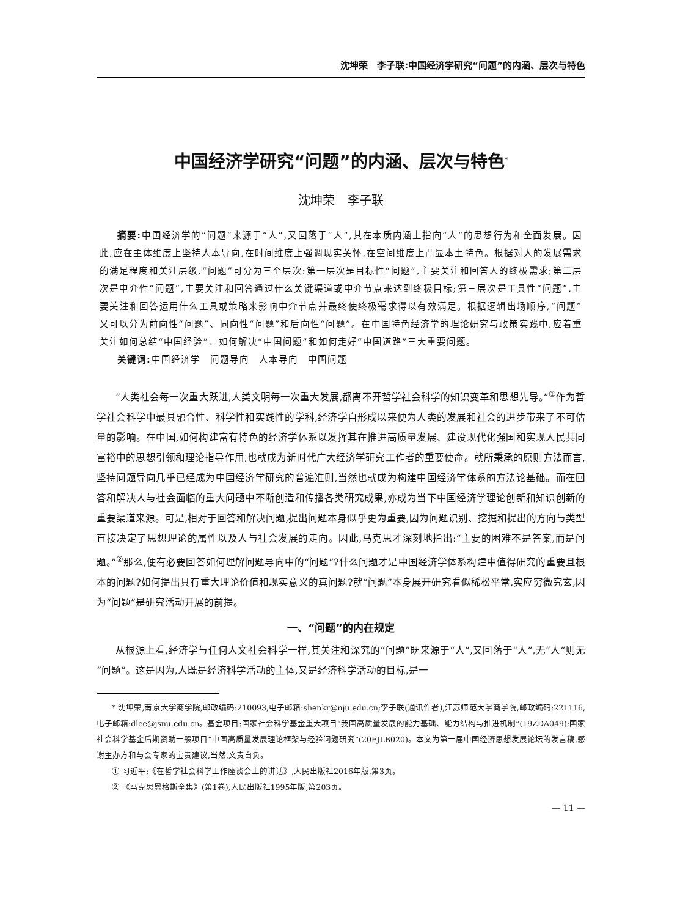沈坤荣　李子联:中国经济学研究“问题”的内涵、层次与特色
中国经济学研究“问题”的内涵、层次与特色<sup>*</sup>
沈坤荣　李子联
摘要: 中国经济学的“问题”来源于“人”,又回落于“人”,其在本质内涵上指向“人”的思想行为和全面发展。因此,应在主体维度上坚持人本导向,在时间维度上强调现实关怀,在空间维度上凸显本土特色。根据对人的发展需求的满足程度和关注层级,“问题”可分为三个层次:第一层次是目标性“问题”,主要关注和回答人的终极需求;第二层次是中介性“问题”,主要关注和回答通过什么关键渠道或中介节点来达到终极目标;第三层次是工具性“问题”,主要关注和回答运用什么工具或策略来影响中介节点并最终使终极需求得以有效满足。根据逻辑出场顺序,“问题”又可以分为前向性“问题”、同向性“问题”和后向性“问题”。在中国特色经济学的理论研究与政策实践中,应着重关注如何总结“中国经验”、如何解决“中国问题”和如何走好“中国道路”三大重要问题。
关键词: 中国经济学　问题导向　人本导向　中国问题
“人类社会每一次重大跃进,人类文明每一次重大发展,都离不开哲学社会科学的知识变革和思想先导。”<sup>①</sup>作为哲学社会科学中最具融合性、科学性和实践性的学科,经济学自形成以来便为人类的发展和社会的进步带来了不可估量的影响。在中国,如何构建富有特色的经济学体系以发挥其在推进高质量发展、建设现代化强国和实现人民共同富裕中的思想引领和理论指导作用,也就成为新时代广大经济学研究工作者的重要使命。就所秉承的原则方法而言,坚持问题导向几乎已经成为中国经济学研究的普遍准则,当然也就成为构建中国经济学体系的方法论基础。而在回答和解决人与社会面临的重大问题中不断创造和传播各类研究成果,亦成为当下中国经济学理论创新和知识创新的重要渠道来源。可是,相对于回答和解决问题,提出问题本身似乎更为重要,因为问题识别、挖掘和提出的方向与类型直接决定了思想理论的属性以及人与社会发展的走向。因此,马克思才深刻地指出:“主要的困难不是答案,而是问题。”<sup>②</sup>那么,便有必要回答如何理解问题导向中的“问题”?什么问题才是中国经济学体系构建中值得研究的重要且根本的问题?如何提出具有重大理论价值和现实意义的真问题?就“问题”本身展开研究看似稀松平常,实应穷微究玄,因为“问题”是研究活动开展的前提。
一、“问题”的内在规定
从根源上看,经济学与任何人文社会科学一样,其关注和深究的“问题”既来源于“人”,又回落于“人”,无“人”则无“问题”。这是因为,人既是经济科学活动的主体,又是经济科学活动的目标,是一
* 沈坤荣,南京大学商学院,邮政编码:210093,电子邮箱:shenkr@nju.edu.cn;李子联(通讯作者),江苏师范大学商学院,邮政编码:221116,电子邮箱:dlee@jsnu.edu.cn。基金项目:国家社会科学基金重大项目“我国高质量发展的能力基础、能力结构与推进机制”(19ZDA049);国家社会科学基金后期资助一般项目“中国高质量发展理论框架与经验问题研究”(20FJLB020)。本文为第一届中国经济思想发展论坛的发言稿,感谢主办方和与会专家的宝贵建议,当然,文责自负。
① 习近平:《在哲学社会科学工作座谈会上的讲话》,人民出版社2016年版,第3页。
② 《马克思恩格斯全集》(第1卷),人民出版社1995年版,第203页。
— 11 —